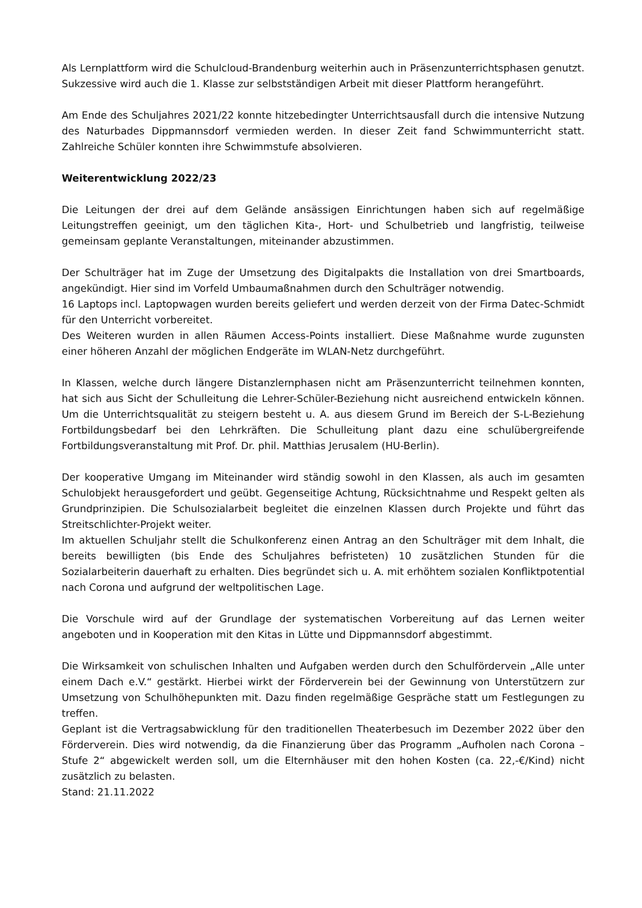Als Lernplattform wird die Schulcloud-Brandenburg weiterhin auch in Präsenzunterrichtsphasen genutzt. Sukzessive wird auch die 1. Klasse zur selbstständigen Arbeit mit dieser Plattform herangeführt.
Am Ende des Schuljahres 2021/22 konnte hitzebedingter Unterrichtsausfall durch die intensive Nutzung des Naturbades Dippmannsdorf vermieden werden. In dieser Zeit fand Schwimmunterricht statt. Zahlreiche Schüler konnten ihre Schwimmstufe absolvieren.
Weiterentwicklung 2022/23
Die Leitungen der drei auf dem Gelände ansässigen Einrichtungen haben sich auf regelmäßige Leitungstreffen geeinigt, um den täglichen Kita-, Hort- und Schulbetrieb und langfristig, teilweise gemeinsam geplante Veranstaltungen, miteinander abzustimmen.
Der Schulträger hat im Zuge der Umsetzung des Digitalpakts die Installation von drei Smartboards, angekündigt. Hier sind im Vorfeld Umbaumaßnahmen durch den Schulträger notwendig.
16 Laptops incl. Laptopwagen wurden bereits geliefert und werden derzeit von der Firma Datec-Schmidt für den Unterricht vorbereitet.
Des Weiteren wurden in allen Räumen Access-Points installiert. Diese Maßnahme wurde zugunsten einer höheren Anzahl der möglichen Endgeräte im WLAN-Netz durchgeführt.
In Klassen, welche durch längere Distanzlernphasen nicht am Präsenzunterricht teilnehmen konnten, hat sich aus Sicht der Schulleitung die Lehrer-Schüler-Beziehung nicht ausreichend entwickeln können. Um die Unterrichtsqualität zu steigern besteht u. A. aus diesem Grund im Bereich der S-L-Beziehung Fortbildungsbedarf bei den Lehrkräften. Die Schulleitung plant dazu eine schulübergreifende Fortbildungsveranstaltung mit Prof. Dr. phil. Matthias Jerusalem (HU-Berlin).
Der kooperative Umgang im Miteinander wird ständig sowohl in den Klassen, als auch im gesamten Schulobjekt herausgefordert und geübt. Gegenseitige Achtung, Rücksichtnahme und Respekt gelten als Grundprinzipien. Die Schulsozialarbeit begleitet die einzelnen Klassen durch Projekte und führt das Streitschlichter-Projekt weiter.
Im aktuellen Schuljahr stellt die Schulkonferenz einen Antrag an den Schulträger mit dem Inhalt, die bereits bewilligten (bis Ende des Schuljahres befristeten) 10 zusätzlichen Stunden für die Sozialarbeiterin dauerhaft zu erhalten. Dies begründet sich u. A. mit erhöhtem sozialen Konfliktpotential nach Corona und aufgrund der weltpolitischen Lage.
Die Vorschule wird auf der Grundlage der systematischen Vorbereitung auf das Lernen weiter angeboten und in Kooperation mit den Kitas in Lütte und Dippmannsdorf abgestimmt.
Die Wirksamkeit von schulischen Inhalten und Aufgaben werden durch den Schulfördervein „Alle unter einem Dach e.V.“ gestärkt. Hierbei wirkt der Förderverein bei der Gewinnung von Unterstützern zur Umsetzung von Schulhöhepunkten mit. Dazu finden regelmäßige Gespräche statt um Festlegungen zu treffen.
Geplant ist die Vertragsabwicklung für den traditionellen Theaterbesuch im Dezember 2022 über den Förderverein. Dies wird notwendig, da die Finanzierung über das Programm „Aufholen nach Corona – Stufe 2“ abgewickelt werden soll, um die Elternhäuser mit den hohen Kosten (ca. 22,-€/Kind) nicht zusätzlich zu belasten.
Stand: 21.11.2022